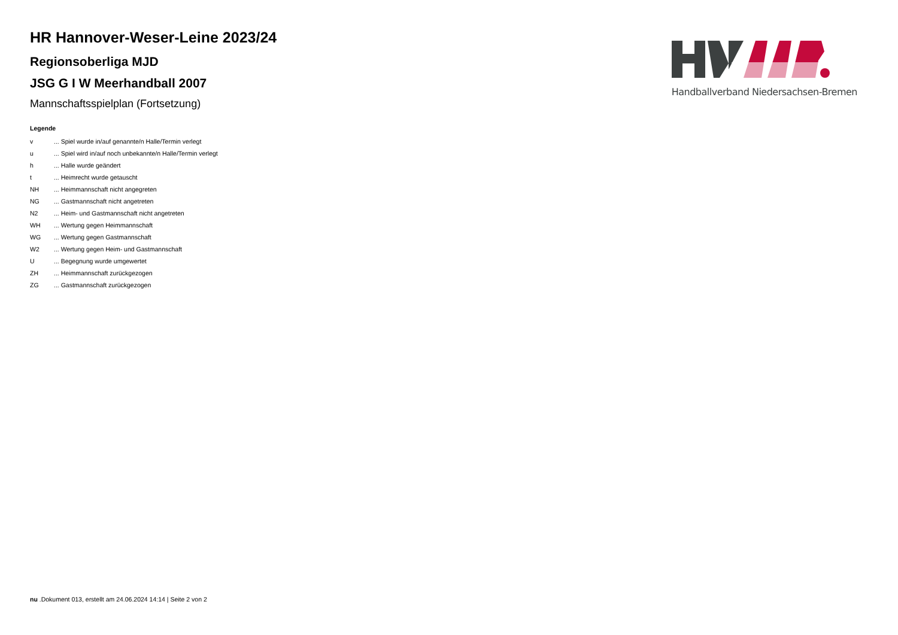HR Hannover-Weser-Leine 2023/24
Regionsoberliga MJD
JSG G I W Meerhandball 2007
Mannschaftsspielplan (Fortsetzung)
Legende
| v | ... Spiel wurde in/auf genannte/n Halle/Termin verlegt |
| u | ... Spiel wird in/auf noch unbekannte/n Halle/Termin verlegt |
| h | ... Halle wurde geändert |
| t | ... Heimrecht wurde getauscht |
| NH | ... Heimmannschaft nicht angegreten |
| NG | ... Gastmannschaft nicht angetreten |
| N2 | ... Heim- und Gastmannschaft nicht angetreten |
| WH | ... Wertung gegen Heimmannschaft |
| WG | ... Wertung gegen Gastmannschaft |
| W2 | ... Wertung gegen Heim- und Gastmannschaft |
| U | ... Begegnung wurde umgewertet |
| ZH | ... Heimmannschaft zurückgezogen |
| ZG | ... Gastmannschaft zurückgezogen |
Handballverband Niedersachsen-Bremen
nu .Dokument 013, erstellt am 24.06.2024 14:14 | Seite 2 von 2